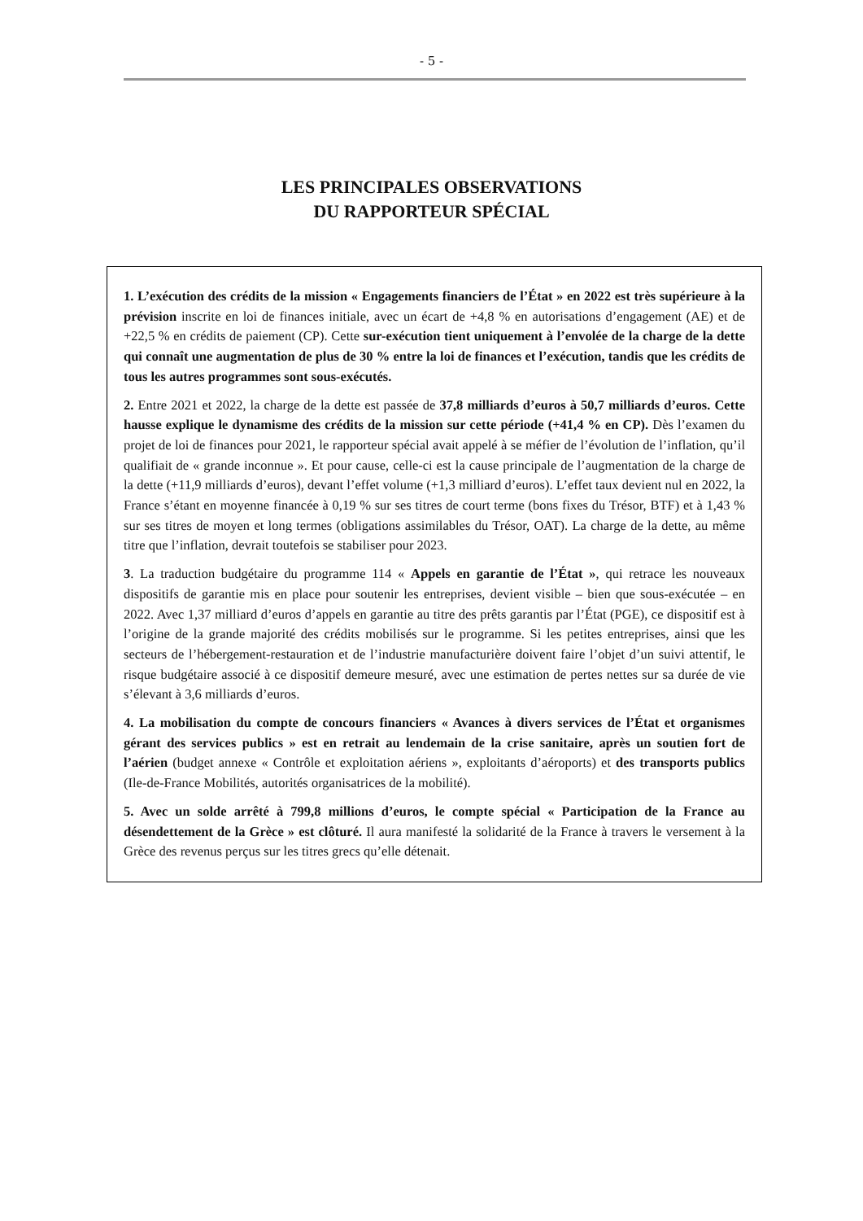- 5 -
LES PRINCIPALES OBSERVATIONS
DU RAPPORTEUR SPÉCIAL
1. L’exécution des crédits de la mission « Engagements financiers de l’État » en 2022 est très supérieure à la prévision inscrite en loi de finances initiale, avec un écart de +4,8 % en autorisations d’engagement (AE) et de +22,5 % en crédits de paiement (CP). Cette sur-exécution tient uniquement à l’envolée de la charge de la dette qui connaît une augmentation de plus de 30 % entre la loi de finances et l’exécution, tandis que les crédits de tous les autres programmes sont sous-exécutés.
2. Entre 2021 et 2022, la charge de la dette est passée de 37,8 milliards d’euros à 50,7 milliards d’euros. Cette hausse explique le dynamisme des crédits de la mission sur cette période (+41,4 % en CP). Dès l’examen du projet de loi de finances pour 2021, le rapporteur spécial avait appelé à se méfier de l’évolution de l’inflation, qu’il qualifiait de « grande inconnue ». Et pour cause, celle-ci est la cause principale de l’augmentation de la charge de la dette (+11,9 milliards d’euros), devant l’effet volume (+1,3 milliard d’euros). L’effet taux devient nul en 2022, la France s’étant en moyenne financée à 0,19 % sur ses titres de court terme (bons fixes du Trésor, BTF) et à 1,43 % sur ses titres de moyen et long termes (obligations assimilables du Trésor, OAT). La charge de la dette, au même titre que l’inflation, devrait toutefois se stabiliser pour 2023.
3. La traduction budgétaire du programme 114 « Appels en garantie de l’État », qui retrace les nouveaux dispositifs de garantie mis en place pour soutenir les entreprises, devient visible – bien que sous-exécutée – en 2022. Avec 1,37 milliard d’euros d’appels en garantie au titre des prêts garantis par l’État (PGE), ce dispositif est à l’origine de la grande majorité des crédits mobilisés sur le programme. Si les petites entreprises, ainsi que les secteurs de l’hébergement-restauration et de l’industrie manufacturière doivent faire l’objet d’un suivi attentif, le risque budgétaire associé à ce dispositif demeure mesuré, avec une estimation de pertes nettes sur sa durée de vie s’élevant à 3,6 milliards d’euros.
4. La mobilisation du compte de concours financiers « Avances à divers services de l’État et organismes gérant des services publics » est en retrait au lendemain de la crise sanitaire, après un soutien fort de l’aérien (budget annexe « Contrôle et exploitation aériens », exploitants d’aéroports) et des transports publics (Ile-de-France Mobilités, autorités organisatrices de la mobilité).
5. Avec un solde arrêté à 799,8 millions d’euros, le compte spécial « Participation de la France au désendettement de la Grèce » est clôturé. Il aura manifesté la solidarité de la France à travers le versement à la Grèce des revenus perçus sur les titres grecs qu’elle détenait.